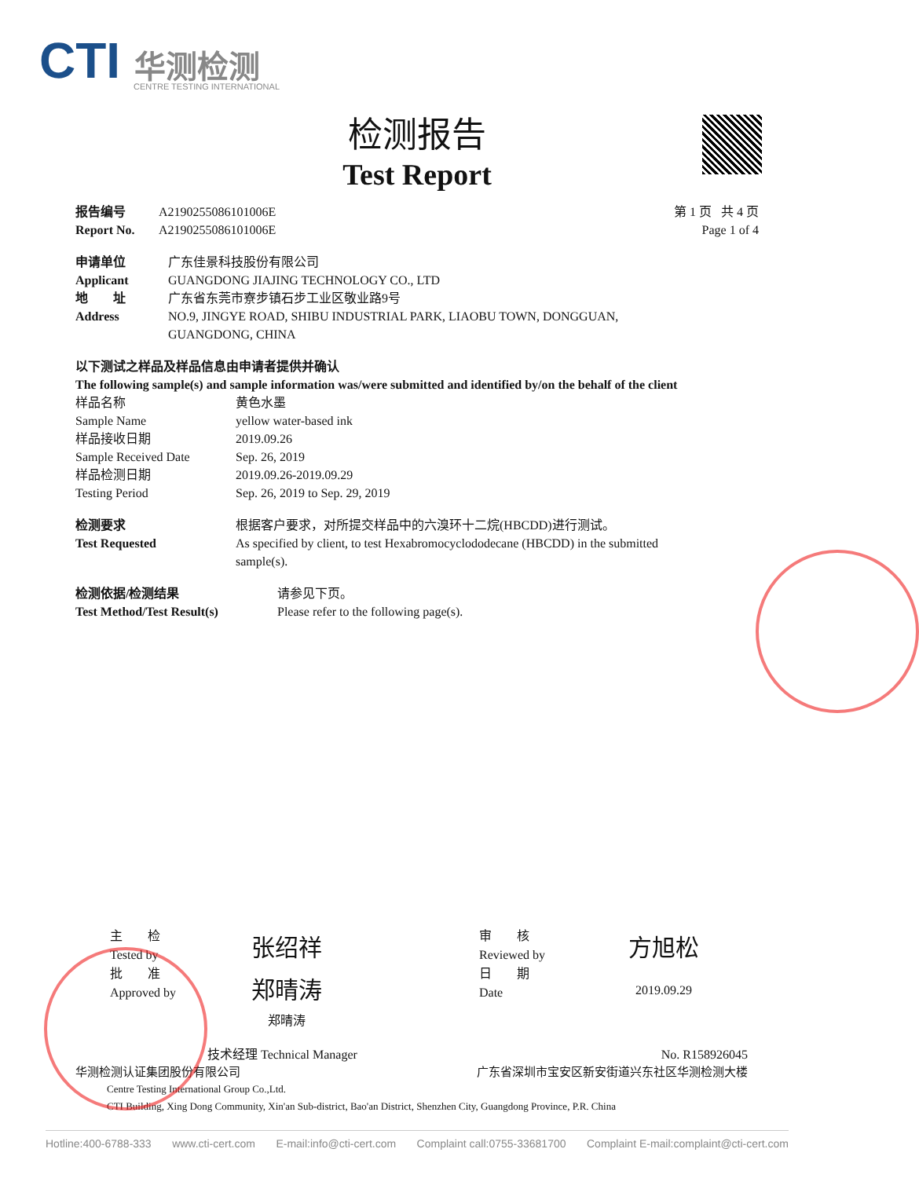CTI 华测检测
CENTRE TESTING INTERNATIONAL
检测报告
Test Report
报告编号 A2190255086101006E
Report No. A2190255086101006E
第 1 页 共 4 页
Page 1 of 4
申请单位 广东佳景科技股份有限公司
Applicant GUANGDONG JIAJING TECHNOLOGY CO., LTD
地　　址 广东省东莞市寮步镇石步工业区敬业路9号
Address NO.9, JINGYE ROAD, SHIBU INDUSTRIAL PARK, LIAOBU TOWN, DONGGUAN,
GUANGDONG, CHINA
以下测试之样品及样品信息由申请者提供并确认
The following sample(s) and sample information was/were submitted and identified by/on the behalf of the client
样品名称 黄色水墨
Sample Name yellow water-based ink
样品接收日期 2019.09.26
Sample Received Date Sep. 26, 2019
样品检测日期 2019.09.26-2019.09.29
Testing Period Sep. 26, 2019 to Sep. 29, 2019
检测要求 根据客户要求，对所提交样品中的六溴环十二烷(HBCDD)进行测试。
Test Requested As specified by client, to test Hexabromocyclododecane (HBCDD) in the submitted sample(s).
检测依据/检测结果 请参见下页。
Test Method/Test Result(s) Please refer to the following page(s).
主　　检
Tested by
批　　准
Approved by
张绍祥
郑晴涛
郑晴涛
审　　核
Reviewed by
日　　期
Date
方旭松
2019.09.29
技术经理 Technical Manager No. R158926045
华测检测认证集团股份有限公司 广东省深圳市宝安区新安街道兴东社区华测检测大楼
Centre Testing International Group Co.,Ltd.
CTI Building, Xing Dong Community, Xin'an Sub-district, Bao'an District, Shenzhen City, Guangdong Province, P.R. China
Hotline:400-6788-333 www.cti-cert.com E-mail:info@cti-cert.com Complaint call:0755-33681700 Complaint E-mail:complaint@cti-cert.com